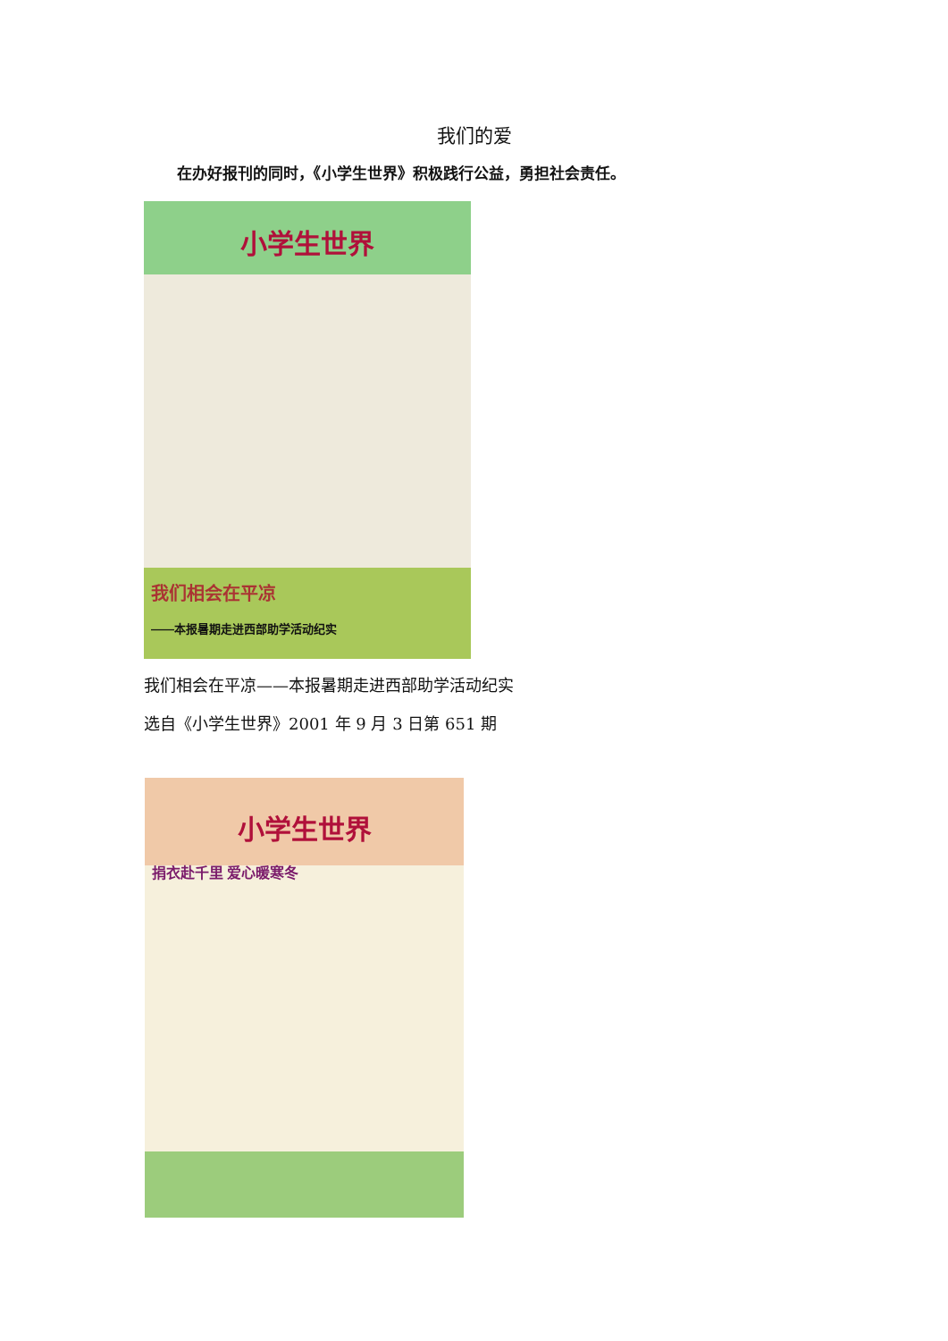我们的爱
在办好报刊的同时，《小学生世界》积极践行公益，勇担社会责任。
小学生世界
我们相会在平凉
——本报暑期走进西部助学活动纪实
我们相会在平凉——本报暑期走进西部助学活动纪实
选自《小学生世界》2001 年 9 月 3 日第 651 期
小学生世界
捐衣赴千里 爱心暖寒冬